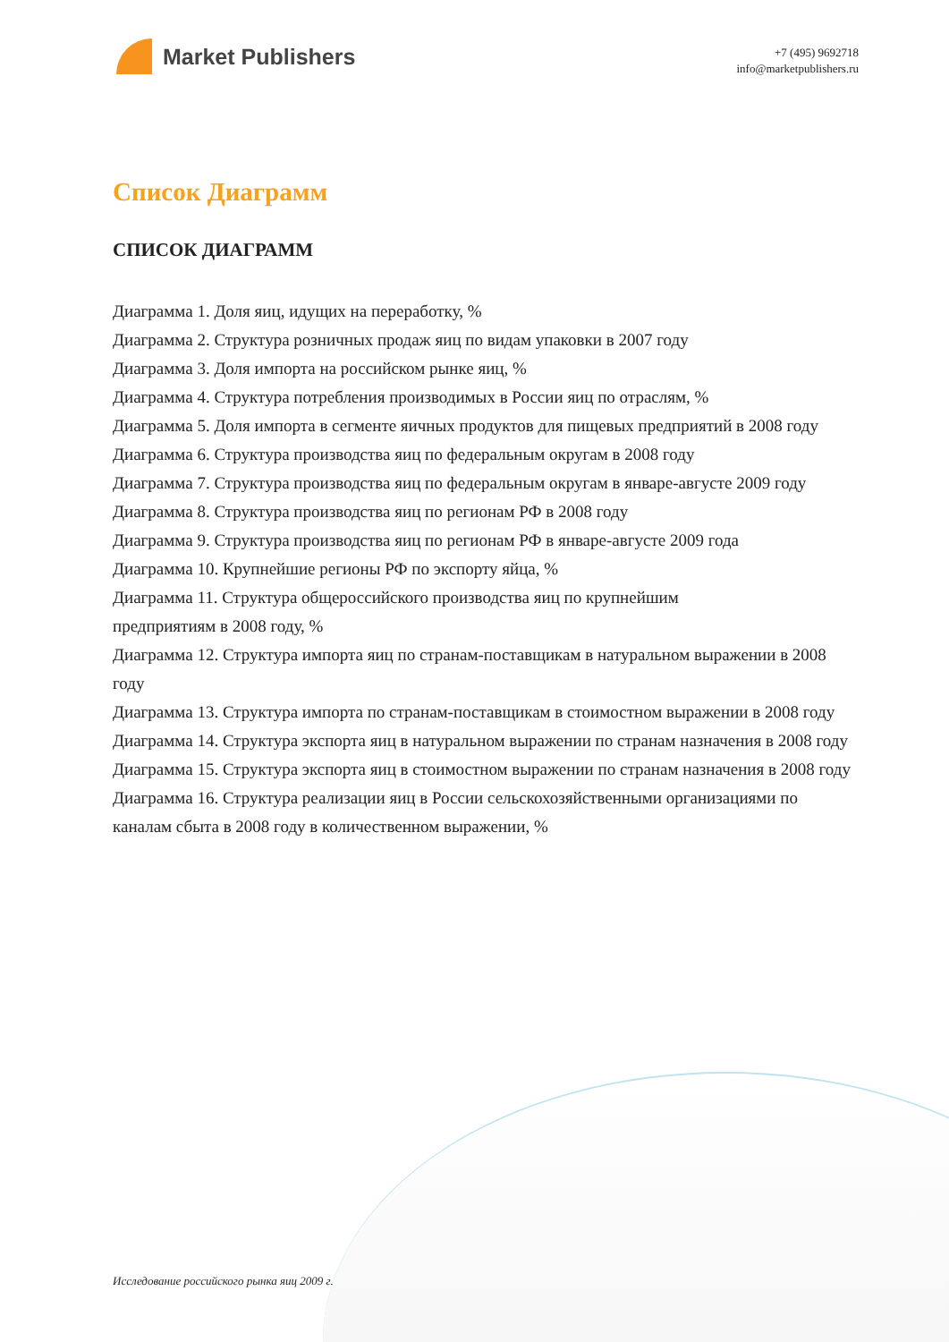Market Publishers
+7 (495) 9692718
info@marketpublishers.ru
Список Диаграмм
СПИСОК ДИАГРАММ
Диаграмма 1. Доля яиц, идущих на переработку, %
Диаграмма 2. Структура розничных продаж яиц по видам упаковки в 2007 году
Диаграмма 3. Доля импорта на российском рынке яиц, %
Диаграмма 4. Структура потребления производимых в России яиц по отраслям, %
Диаграмма 5. Доля импорта в сегменте яичных продуктов для пищевых предприятий в 2008 году
Диаграмма 6. Структура производства яиц по федеральным округам в 2008 году
Диаграмма 7. Структура производства яиц по федеральным округам в январе-августе 2009 году
Диаграмма 8. Структура производства яиц по регионам РФ в 2008 году
Диаграмма 9. Структура производства яиц по регионам РФ в январе-августе 2009 года
Диаграмма 10. Крупнейшие регионы РФ по экспорту яйца, %
Диаграмма 11. Структура общероссийского производства яиц по крупнейшим
предприятиям в 2008 году, %
Диаграмма 12. Структура импорта яиц по странам-поставщикам в натуральном выражении в 2008 году
Диаграмма 13. Структура импорта по странам-поставщикам в стоимостном выражении в 2008 году
Диаграмма 14. Структура экспорта яиц в натуральном выражении по странам назначения в 2008 году
Диаграмма 15. Структура экспорта яиц в стоимостном выражении по странам назначения в 2008 году
Диаграмма 16. Структура реализации яиц в России сельскохозяйственными организациями по каналам сбыта в 2008 году в количественном выражении, %
Исследование российского рынка яиц 2009 г.